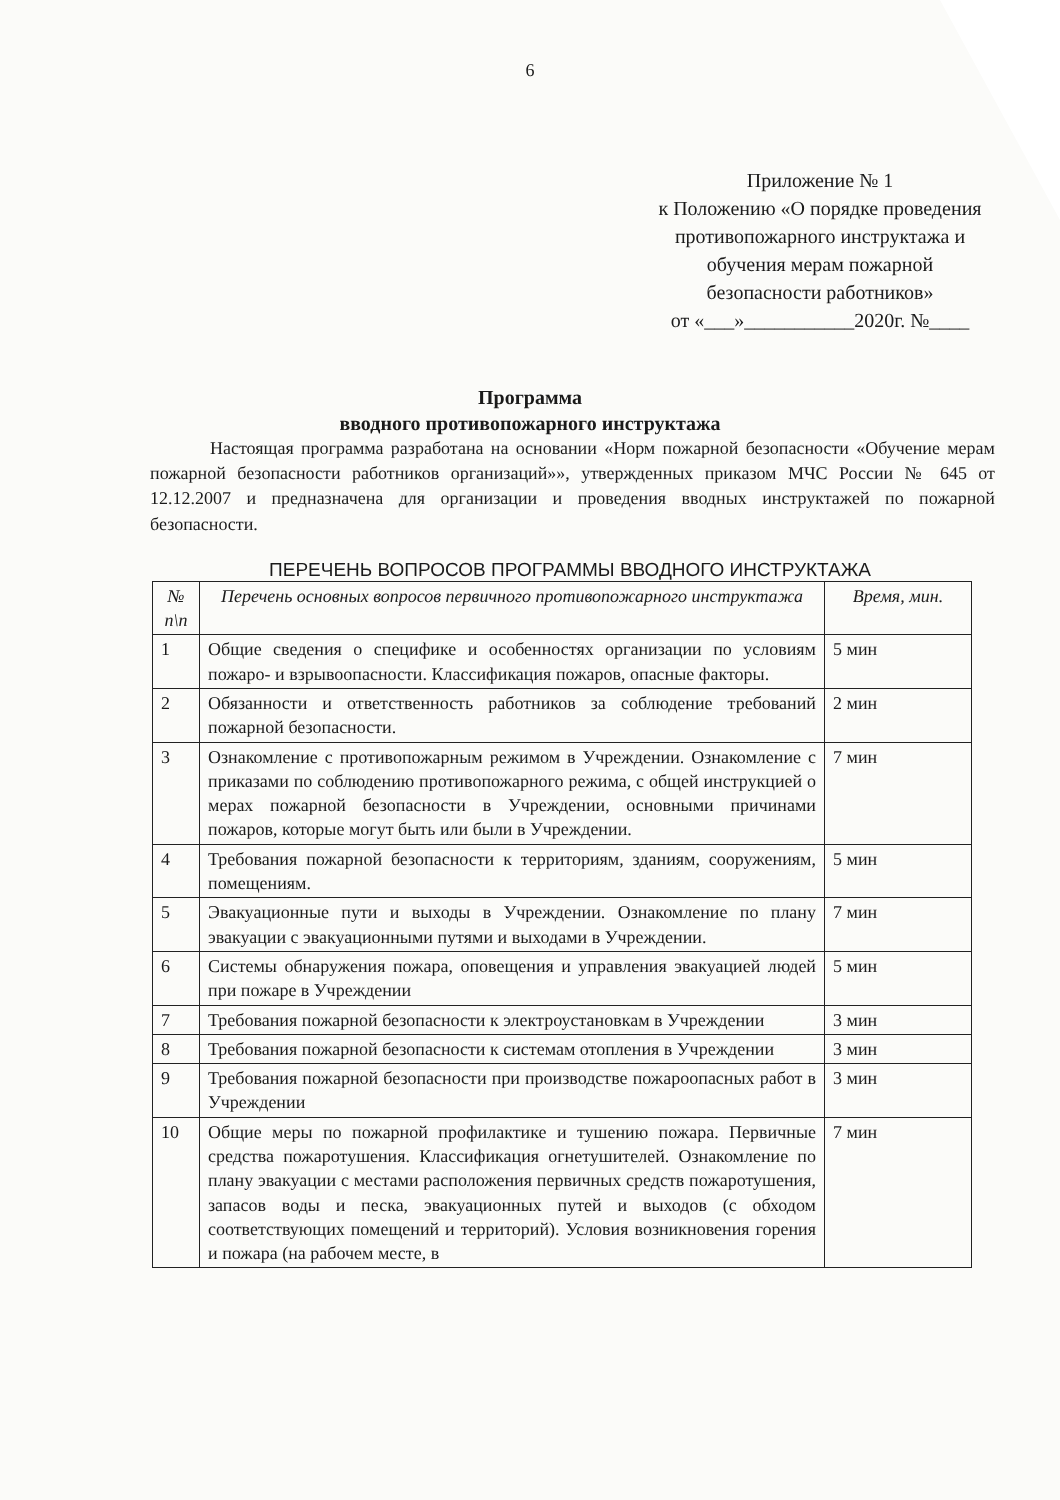6
Приложение № 1
к Положению «О порядке проведения противопожарного инструктажа и обучения мерам пожарной безопасности работников»
от «___»___________2020г. №____
Программа
вводного противопожарного инструктажа
Настоящая программа разработана на основании «Норм пожарной безопасности «Обучение мерам пожарной безопасности работников организаций»», утвержденных приказом МЧС России № 645 от 12.12.2007 и предназначена для организации и проведения вводных инструктажей по пожарной безопасности.
ПЕРЕЧЕНЬ ВОПРОСОВ ПРОГРАММЫ ВВОДНОГО ИНСТРУКТАЖА
| № п\п | Перечень основных вопросов первичного противопожарного инструктажа | Время, мин. |
| --- | --- | --- |
| 1 | Общие сведения о специфике и особенностях организации по условиям пожаро- и взрывоопасности. Классификация пожаров, опасные факторы. | 5 мин |
| 2 | Обязанности и ответственность работников за соблюдение требований пожарной безопасности. | 2 мин |
| 3 | Ознакомление с противопожарным режимом в Учреждении. Ознакомление с приказами по соблюдению противопожарного режима, с общей инструкцией о мерах пожарной безопасности в Учреждении, основными причинами пожаров, которые могут быть или были в Учреждении. | 7 мин |
| 4 | Требования пожарной безопасности к территориям, зданиям, сооружениям, помещениям. | 5 мин |
| 5 | Эвакуационные пути и выходы в Учреждении. Ознакомление по плану эвакуации с эвакуационными путями и выходами в Учреждении. | 7 мин |
| 6 | Системы обнаружения пожара, оповещения и управления эвакуацией людей при пожаре в Учреждении | 5 мин |
| 7 | Требования пожарной безопасности к электроустановкам в Учреждении | 3 мин |
| 8 | Требования пожарной безопасности к системам отопления в Учреждении | 3 мин |
| 9 | Требования пожарной безопасности при производстве пожароопасных работ в Учреждении | 3 мин |
| 10 | Общие меры по пожарной профилактике и тушению пожара. Первичные средства пожаротушения. Классификация огнетушителей. Ознакомление по плану эвакуации с местами расположения первичных средств пожаротушения, запасов воды и песка, эвакуационных путей и выходов (с обходом соответствующих помещений и территорий). Условия возникновения горения и пожара (на рабочем месте, в | 7 мин |